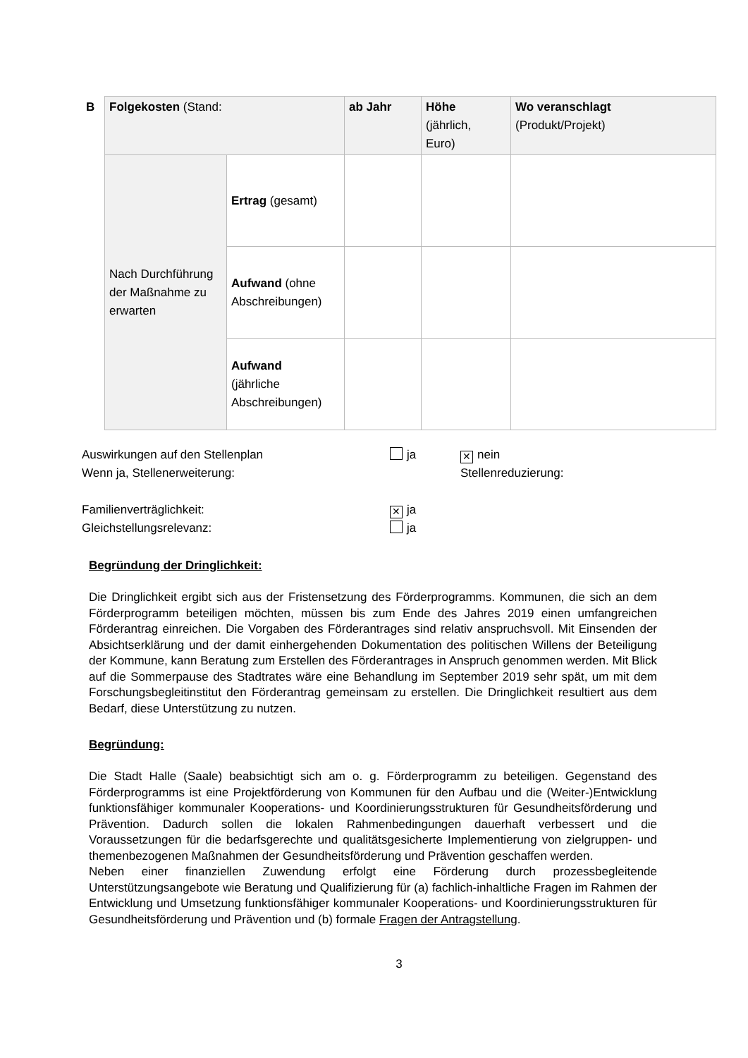| B | Folgekosten (Stand: | | ab Jahr | Höhe (jährlich, Euro) | Wo veranschlagt (Produkt/Projekt) |
| | Nach Durchführung der Maßnahme zu erwarten | Ertrag (gesamt) | | | |
| | | Aufwand (ohne Abschreibungen) | | | |
| | | Aufwand (jährliche Abschreibungen) | | | |
Auswirkungen auf den Stellenplan ja ✕ nein
Wenn ja, Stellenerweiterung: Stellenreduzierung:
Familienverträglichkeit: ✕ ja
Gleichstellungsrelevanz: ja
Begründung der Dringlichkeit:
Die Dringlichkeit ergibt sich aus der Fristensetzung des Förderprogramms. Kommunen, die sich an dem Förderprogramm beteiligen möchten, müssen bis zum Ende des Jahres 2019 einen umfangreichen Förderantrag einreichen. Die Vorgaben des Förderantrages sind relativ anspruchsvoll. Mit Einsenden der Absichtserklärung und der damit einhergehenden Dokumentation des politischen Willens der Beteiligung der Kommune, kann Beratung zum Erstellen des Förderantrages in Anspruch genommen werden. Mit Blick auf die Sommerpause des Stadtrates wäre eine Behandlung im September 2019 sehr spät, um mit dem Forschungsbegleitinstitut den Förderantrag gemeinsam zu erstellen. Die Dringlichkeit resultiert aus dem Bedarf, diese Unterstützung zu nutzen.
Begründung:
Die Stadt Halle (Saale) beabsichtigt sich am o. g. Förderprogramm zu beteiligen. Gegenstand des Förderprogramms ist eine Projektförderung von Kommunen für den Aufbau und die (Weiter-)Entwicklung funktionsfähiger kommunaler Kooperations- und Koordinierungsstrukturen für Gesundheitsförderung und Prävention. Dadurch sollen die lokalen Rahmenbedingungen dauerhaft verbessert und die Voraussetzungen für die bedarfsgerechte und qualitätsgesicherte Implementierung von zielgruppen- und themenbezogenen Maßnahmen der Gesundheitsförderung und Prävention geschaffen werden.
Neben einer finanziellen Zuwendung erfolgt eine Förderung durch prozessbegleitende Unterstützungsangebote wie Beratung und Qualifizierung für (a) fachlich-inhaltliche Fragen im Rahmen der Entwicklung und Umsetzung funktionsfähiger kommunaler Kooperations- und Koordinierungsstrukturen für Gesundheitsförderung und Prävention und (b) formale Fragen der Antragstellung.
3